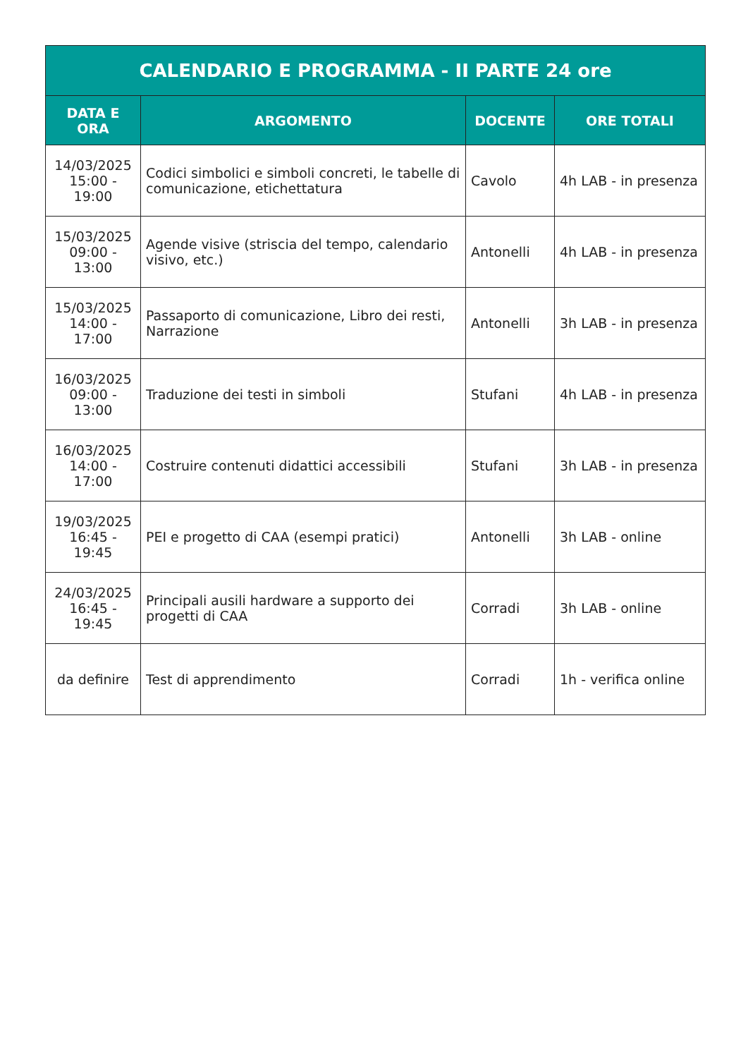| CALENDARIO E PROGRAMMA - II PARTE 24 ore | | | |
| --- | --- | --- | --- |
| DATA E ORA | ARGOMENTO | DOCENTE | ORE TOTALI |
| 14/03/2025 15:00 - 19:00 | Codici simbolici e simboli concreti, le tabelle di comunicazione, etichettatura | Cavolo | 4h LAB - in presenza |
| 15/03/2025 09:00 - 13:00 | Agende visive (striscia del tempo, calendario visivo, etc.) | Antonelli | 4h LAB - in presenza |
| 15/03/2025 14:00 - 17:00 | Passaporto di comunicazione, Libro dei resti, Narrazione | Antonelli | 3h LAB - in presenza |
| 16/03/2025 09:00 - 13:00 | Traduzione dei testi in simboli | Stufani | 4h LAB - in presenza |
| 16/03/2025 14:00 - 17:00 | Costruire contenuti didattici accessibili | Stufani | 3h LAB - in presenza |
| 19/03/2025 16:45 - 19:45 | PEI e progetto di CAA (esempi pratici) | Antonelli | 3h LAB - online |
| 24/03/2025 16:45 - 19:45 | Principali ausili hardware a supporto dei progetti di CAA | Corradi | 3h LAB - online |
| da definire | Test di apprendimento | Corradi | 1h - verifica online |